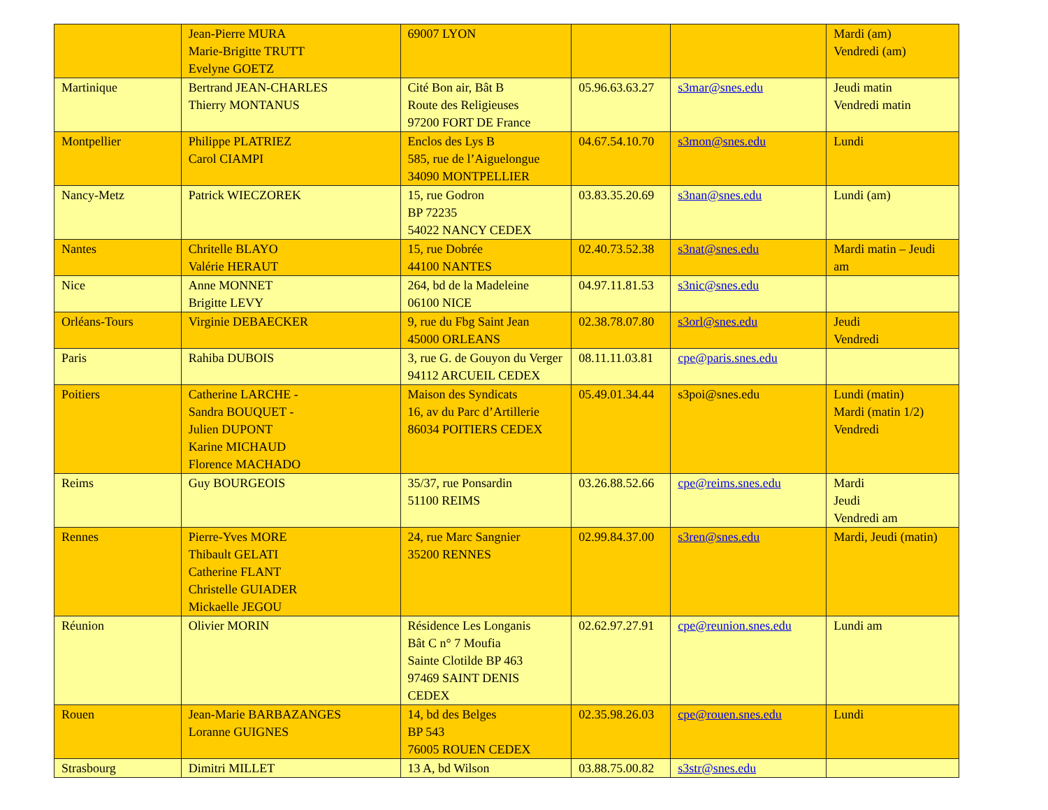| | Jean-Pierre MURA Marie-Brigitte TRUTT Evelyne GOETZ | 69007 LYON | | | Mardi (am) Vendredi (am) |
| Martinique | Bertrand JEAN-CHARLES Thierry MONTANUS | Cité Bon air, Bât B Route des Religieuses 97200 FORT DE France | 05.96.63.63.27 | s3mar@snes.edu | Jeudi matin Vendredi matin |
| Montpellier | Philippe PLATRIEZ Carol CIAMPI | Enclos des Lys B 585, rue de l’Aiguelongue 34090 MONTPELLIER | 04.67.54.10.70 | s3mon@snes.edu | Lundi |
| Nancy-Metz | Patrick WIECZOREK | 15, rue Godron BP 72235 54022 NANCY CEDEX | 03.83.35.20.69 | s3nan@snes.edu | Lundi (am) |
| Nantes | Chritelle BLAYO Valérie HERAUT | 15, rue Dobrée 44100 NANTES | 02.40.73.52.38 | s3nat@snes.edu | Mardi matin – Jeudi am |
| Nice | Anne MONNET Brigitte LEVY | 264, bd de la Madeleine 06100 NICE | 04.97.11.81.53 | s3nic@snes.edu | |
| Orléans-Tours | Virginie DEBAECKER | 9, rue du Fbg Saint Jean 45000 ORLEANS | 02.38.78.07.80 | s3orl@snes.edu | Jeudi Vendredi |
| Paris | Rahiba DUBOIS | 3, rue G. de Gouyon du Verger 94112 ARCUEIL CEDEX | 08.11.11.03.81 | cpe@paris.snes.edu | |
| Poitiers | Catherine LARCHE - Sandra BOUQUET - Julien DUPONT Karine MICHAUD Florence MACHADO | Maison des Syndicats 16, av du Parc d’Artillerie 86034 POITIERS CEDEX | 05.49.01.34.44 | s3poi@snes.edu | Lundi (matin) Mardi (matin 1/2) Vendredi |
| Reims | Guy BOURGEOIS | 35/37, rue Ponsardin 51100 REIMS | 03.26.88.52.66 | cpe@reims.snes.edu | Mardi Jeudi Vendredi am |
| Rennes | Pierre-Yves MORE Thibault GELATI Catherine FLANT Christelle GUIADER Mickaelle JEGOU | 24, rue Marc Sangnier 35200 RENNES | 02.99.84.37.00 | s3ren@snes.edu | Mardi, Jeudi (matin) |
| Réunion | Olivier MORIN | Résidence Les Longanis Bât C n° 7 Moufia Sainte Clotilde BP 463 97469 SAINT DENIS CEDEX | 02.62.97.27.91 | cpe@reunion.snes.edu | Lundi am |
| Rouen | Jean-Marie BARBAZANGES Loranne GUIGNES | 14, bd des Belges BP 543 76005 ROUEN CEDEX | 02.35.98.26.03 | cpe@rouen.snes.edu | Lundi |
| Strasbourg | Dimitri MILLET | 13 A, bd Wilson | 03.88.75.00.82 | s3str@snes.edu | |